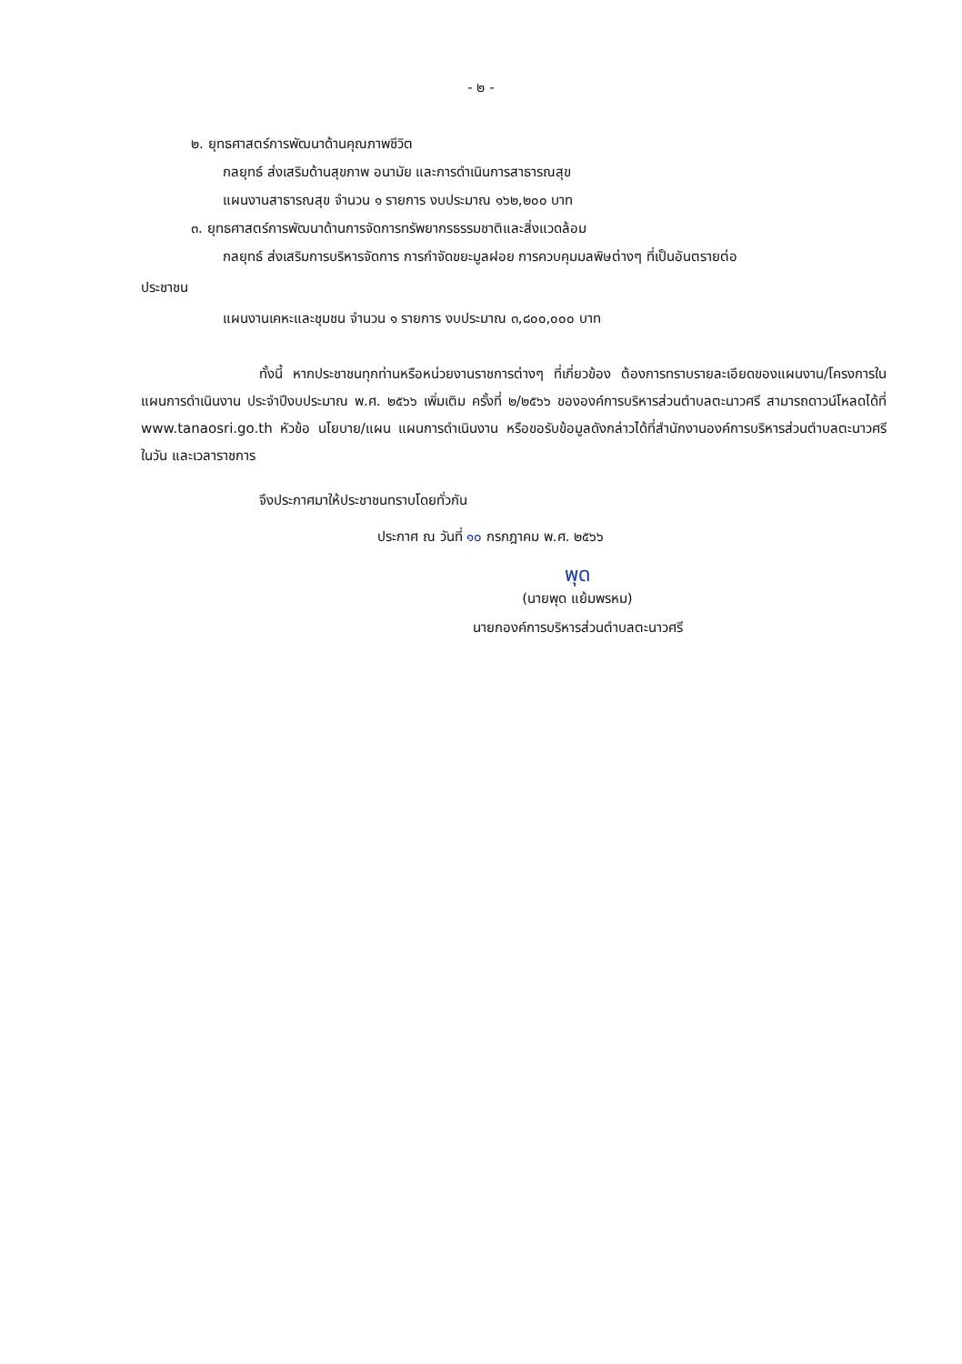- ๒ -
๒. ยุทธศาสตร์การพัฒนาด้านคุณภาพชีวิต
กลยุทธ์ ส่งเสริมด้านสุขภาพ อนามัย และการดำเนินการสาธารณสุข
แผนงานสาธารณสุข จำนวน ๑ รายการ งบประมาณ ๑๖๒,๒๐๐ บาท
๓. ยุทธศาสตร์การพัฒนาด้านการจัดการทรัพยากรธรรมชาติและสิ่งแวดล้อม
กลยุทธ์ ส่งเสริมการบริหารจัดการ การกำจัดขยะมูลฝอย การควบคุมมลพิษต่างๆ ที่เป็นอันตรายต่อ
ประชาชน
แผนงานเคหะและชุมชน จำนวน ๑ รายการ งบประมาณ ๓,๘๐๐,๐๐๐ บาท
ทั้งนี้ หากประชาชนทุกท่านหรือหน่วยงานราชการต่างๆ ที่เกี่ยวข้อง ต้องการทราบรายละเอียดของแผนงาน/โครงการในแผนการดำเนินงาน ประจำปีงบประมาณ พ.ศ. ๒๕๖๖ เพิ่มเติม ครั้งที่ ๒/๒๕๖๖ ขององค์การบริหารส่วนตำบลตะนาวศรี สามารถดาวน์โหลดได้ที่ www.tanaosri.go.th หัวข้อ นโยบาย/แผน แผนการดำเนินงาน หรือขอรับข้อมูลดังกล่าวได้ที่สำนักงานองค์การบริหารส่วนตำบลตะนาวศรี ในวัน และเวลาราชการ
จึงประกาศมาให้ประชาชนทราบโดยทั่วกัน
ประกาศ ณ วันที่ ๑๐ กรกฎาคม พ.ศ. ๒๕๖๖
พุด
(นายพุด แย้มพรหม)
นายกองค์การบริหารส่วนตำบลตะนาวศรี